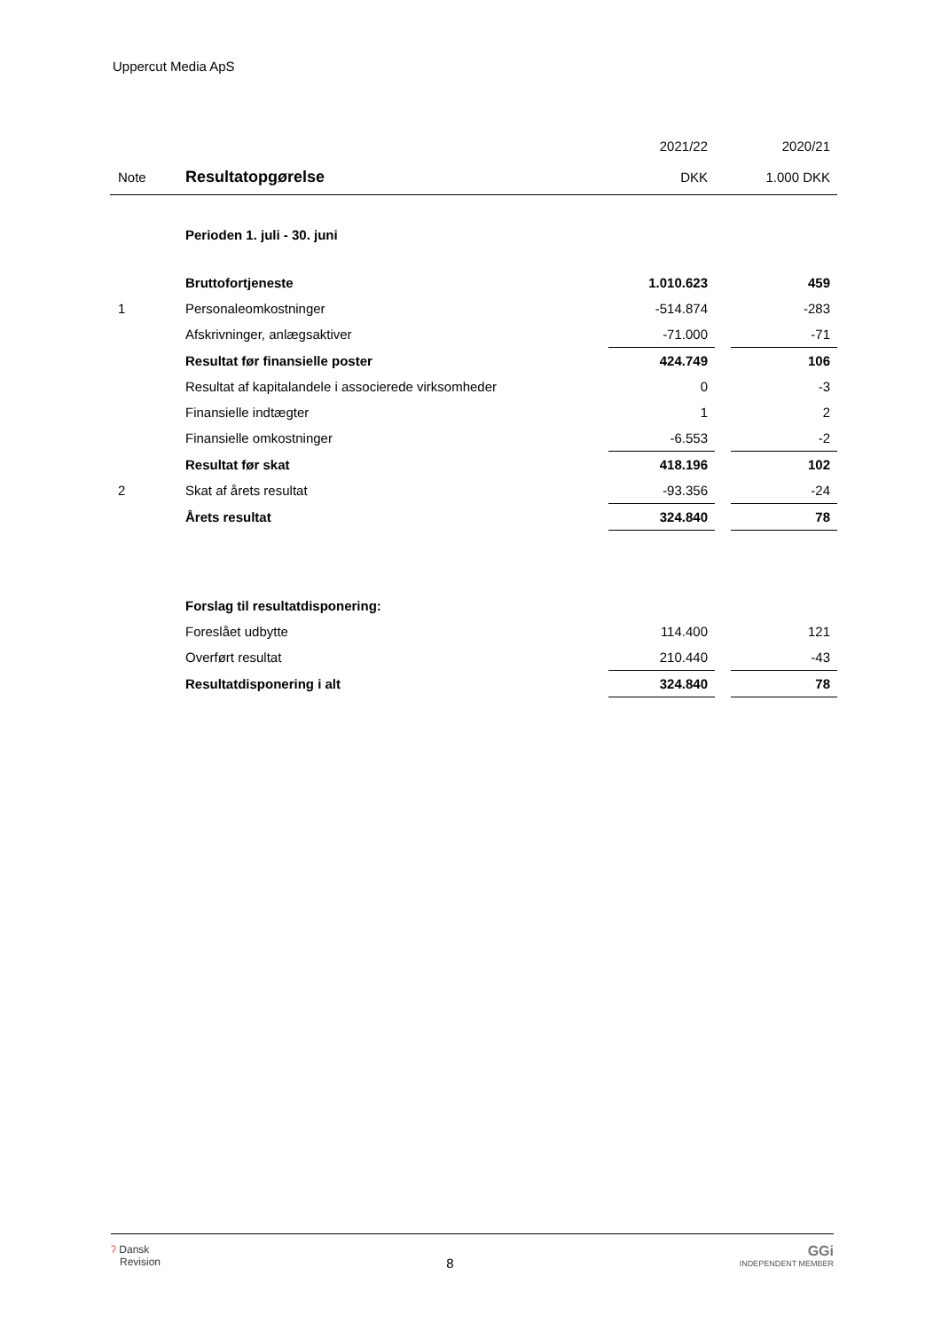Uppercut Media ApS
| | | 2021/22 | | 2020/21 |
| Note | Resultatopgørelse | DKK | | 1.000 DKK |
| | Perioden 1. juli - 30. juni | | | |
| | Bruttofortjeneste | 1.010.623 | | 459 |
| 1 | Personaleomkostninger | -514.874 | | -283 |
| | Afskrivninger, anlægsaktiver | -71.000 | | -71 |
| | Resultat før finansielle poster | 424.749 | | 106 |
| | Resultat af kapitalandele i associerede virksomheder | 0 | | -3 |
| | Finansielle indtægter | 1 | | 2 |
| | Finansielle omkostninger | -6.553 | | -2 |
| | Resultat før skat | 418.196 | | 102 |
| 2 | Skat af årets resultat | -93.356 | | -24 |
| | Årets resultat | 324.840 | | 78 |
| | Forslag til resultatdisponering: | | | |
| | Foreslået udbytte | 114.400 | | 121 |
| | Overført resultat | 210.440 | | -43 |
| | Resultatdisponering i alt | 324.840 | | 78 |
ʔ Dansk
Revision
8
GGi
INDEPENDENT MEMBER